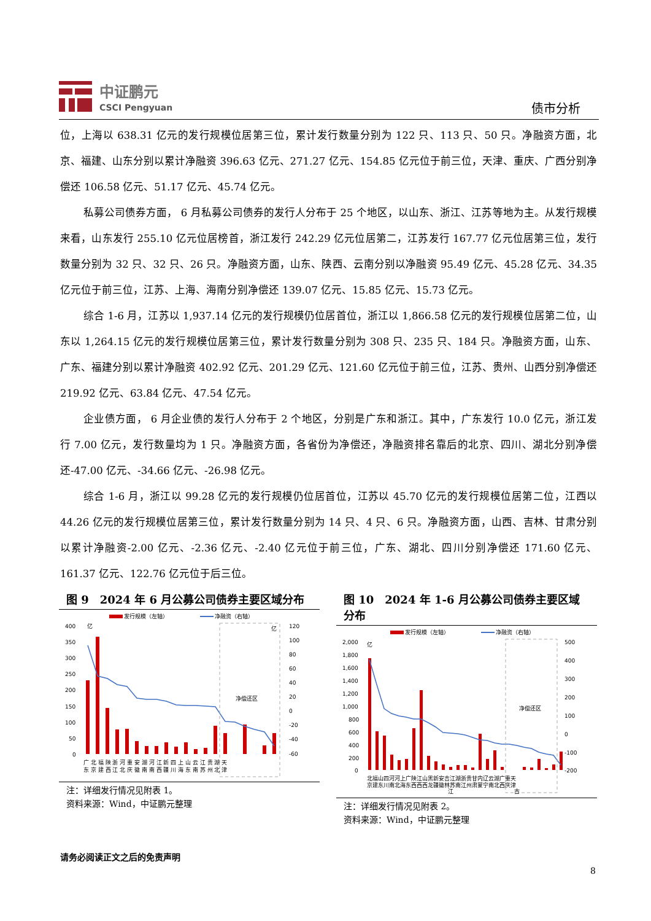中证鹏元
CSCI Pengyuan
债市分析
位，上海以 638.31 亿元的发行规模位居第三位，累计发行数量分别为 122 只、113 只、50 只。净融资方面，北京、福建、山东分别以累计净融资 396.63 亿元、271.27 亿元、154.85 亿元位于前三位，天津、重庆、广西分别净偿还 106.58 亿元、51.17 亿元、45.74 亿元。
私募公司债券方面， 6 月私募公司债券的发行人分布于 25 个地区，以山东、浙江、江苏等地为主。从发行规模来看，山东发行 255.10 亿元位居榜首，浙江发行 242.29 亿元位居第二，江苏发行 167.77 亿元位居第三位，发行数量分别为 32 只、32 只、26 只。净融资方面，山东、陕西、云南分别以净融资 95.49 亿元、45.28 亿元、34.35 亿元位于前三位，江苏、上海、海南分别净偿还 139.07 亿元、15.85 亿元、15.73 亿元。
综合 1-6 月，江苏以 1,937.14 亿元的发行规模仍位居首位，浙江以 1,866.58 亿元的发行规模位居第二位，山东以 1,264.15 亿元的发行规模位居第三位，累计发行数量分别为 308 只、235 只、184 只。净融资方面，山东、广东、福建分别以累计净融资 402.92 亿元、201.29 亿元、121.60 亿元位于前三位，江苏、贵州、山西分别净偿还 219.92 亿元、63.84 亿元、47.54 亿元。
企业债方面， 6 月企业债的发行人分布于 2 个地区，分别是广东和浙江。其中，广东发行 10.0 亿元，浙江发行 7.00 亿元，发行数量均为 1 只。净融资方面，各省份为净偿还，净融资排名靠后的北京、四川、湖北分别净偿还-47.00 亿元、-34.66 亿元、-26.98 亿元。
综合 1-6 月，浙江以 99.28 亿元的发行规模仍位居首位，江苏以 45.70 亿元的发行规模位居第二位，江西以 44.26 亿元的发行规模位居第三位，累计发行数量分别为 14 只、4 只、6 只。净融资方面，山西、吉林、甘肃分别以累计净融资-2.00 亿元、-2.36 亿元、-2.40 亿元位于前三位，广东、湖北、四川分别净偿还 171.60 亿元、161.37 亿元、122.76 亿元位于后三位。
图 9　2024 年 6 月公募公司债券主要区域分布
发行规模（左轴）
净融资（右轴）
400
350
300
250
200
150
100
50
0
亿
120
100
80
60
40
20
0
-20
-40
-60
亿
净偿还区
广 北 福 陕 浙 河 重 安 湖 河 江 新 四 上 山 云 江 贵 湖 天
东 京 建 西 江 北 庆 徽 南 南 西 疆 川 海 东 南 苏 州 北 津
注：详细发行情况见附表 1。
资料来源：Wind，中证鹏元整理
图 10　2024 年 1-6 月公募公司债券主要区域分布
发行规模（左轴）
净融资（右轴）
2,000
1,800
1,600
1,400
1,200
1,000
800
600
400
200
0
亿
500
400
300
200
100
0
-100
-200
净偿还区
北福山四河河上广陕江山黑新安吉江湖浙贵甘内辽云湖广重天
京建东川南北海东西西西龙疆徽林苏南江州肃蒙宁南北西庆津
江
古
注：详细发行情况见附表 2。
资料来源：Wind，中证鹏元整理
请务必阅读正文之后的免责声明
8